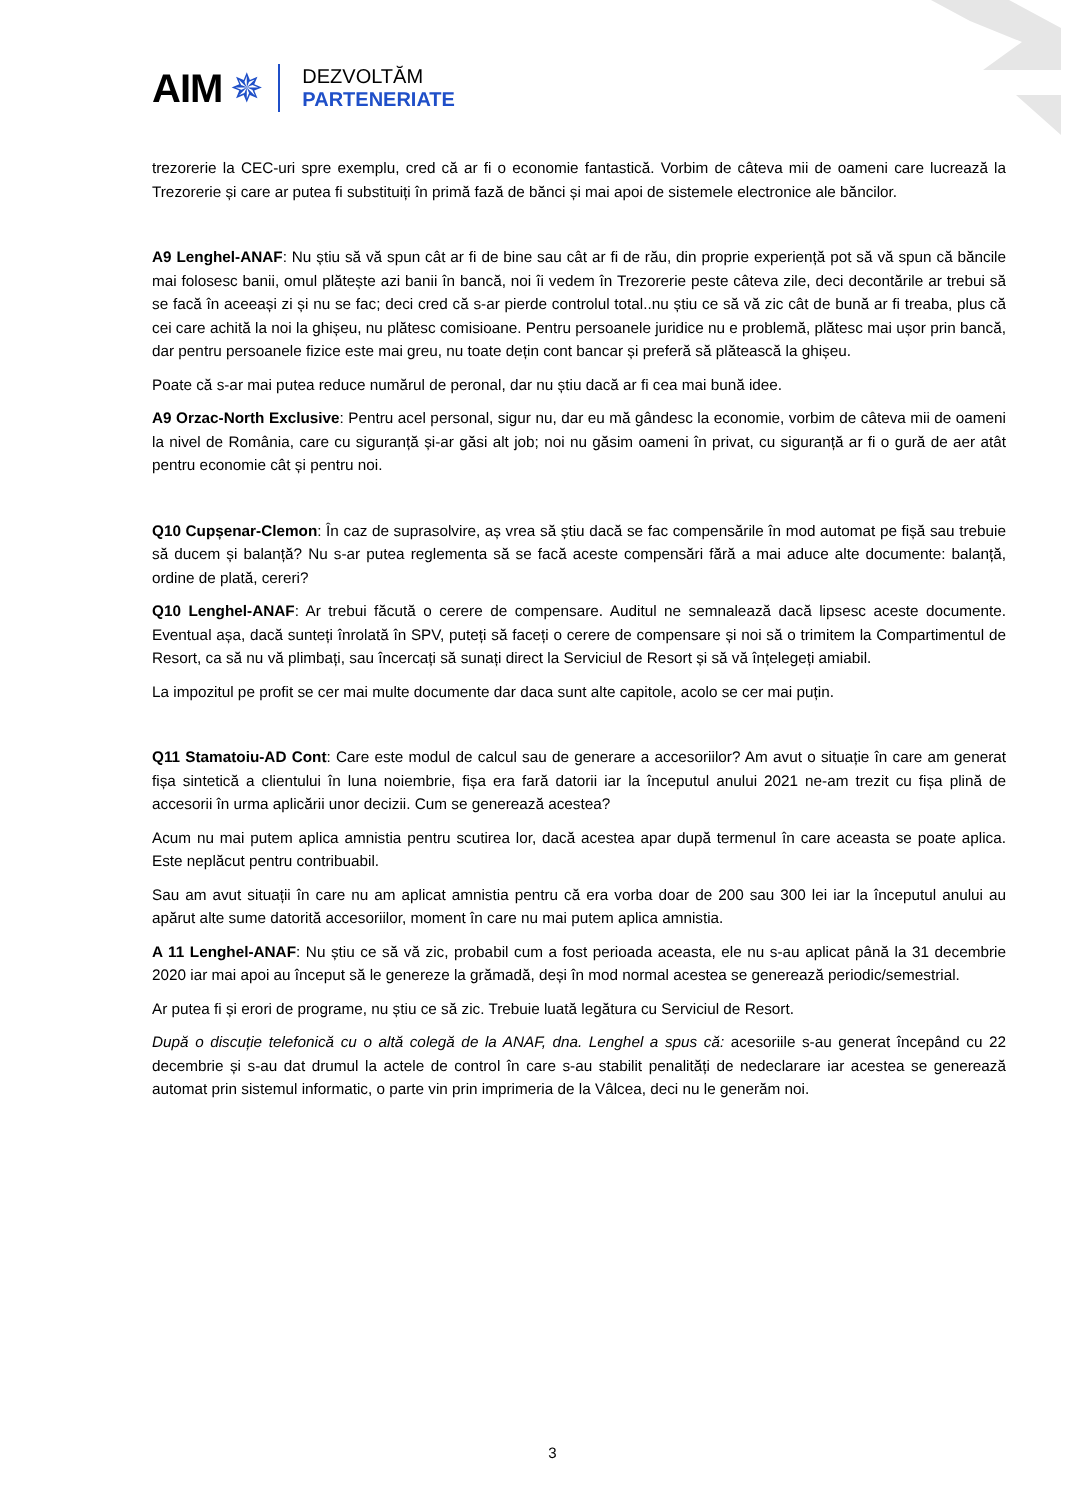AIM ✵
DEZVOLTĂM
PARTENERIATE
trezorerie la CEC-uri spre exemplu, cred că ar fi o economie fantastică. Vorbim de câteva mii de oameni care lucrează la Trezorerie și care ar putea fi substituiți în primă fază de bănci și mai apoi de sistemele electronice ale băncilor.
A9 Lenghel-ANAF: Nu știu să vă spun cât ar fi de bine sau cât ar fi de rău, din proprie experiență pot să vă spun că băncile mai folosesc banii, omul plătește azi banii în bancă, noi îi vedem în Trezorerie peste câteva zile, deci decontările ar trebui să se facă în aceeași zi și nu se fac; deci cred că s-ar pierde controlul total..nu știu ce să vă zic cât de bună ar fi treaba, plus că cei care achită la noi la ghișeu, nu plătesc comisioane. Pentru persoanele juridice nu e problemă, plătesc mai ușor prin bancă, dar pentru persoanele fizice este mai greu, nu toate dețin cont bancar și preferă să plătească la ghișeu.
Poate că s-ar mai putea reduce numărul de peronal, dar nu știu dacă ar fi cea mai bună idee.
A9 Orzac-North Exclusive: Pentru acel personal, sigur nu, dar eu mă gândesc la economie, vorbim de câteva mii de oameni la nivel de România, care cu siguranță și-ar găsi alt job; noi nu găsim oameni în privat, cu siguranță ar fi o gură de aer atât pentru economie cât și pentru noi.
Q10 Cupșenar-Clemon: În caz de suprasolvire, aș vrea să știu dacă se fac compensările în mod automat pe fișă sau trebuie să ducem și balanță? Nu s-ar putea reglementa să se facă aceste compensări fără a mai aduce alte documente: balanță, ordine de plată, cereri?
Q10 Lenghel-ANAF: Ar trebui făcută o cerere de compensare. Auditul ne semnalează dacă lipsesc aceste documente. Eventual așa, dacă sunteți înrolată în SPV, puteți să faceți o cerere de compensare și noi să o trimitem la Compartimentul de Resort, ca să nu vă plimbați, sau încercați să sunați direct la Serviciul de Resort și să vă înțelegeți amiabil.
La impozitul pe profit se cer mai multe documente dar daca sunt alte capitole, acolo se cer mai puțin.
Q11 Stamatoiu-AD Cont: Care este modul de calcul sau de generare a accesoriilor? Am avut o situație în care am generat fișa sintetică a clientului în luna noiembrie, fișa era fară datorii iar la începutul anului 2021 ne-am trezit cu fișa plină de accesorii în urma aplicării unor decizii. Cum se generează acestea?
Acum nu mai putem aplica amnistia pentru scutirea lor, dacă acestea apar după termenul în care aceasta se poate aplica. Este neplăcut pentru contribuabil.
Sau am avut situații în care nu am aplicat amnistia pentru că era vorba doar de 200 sau 300 lei iar la începutul anului au apărut alte sume datorită accesoriilor, moment în care nu mai putem aplica amnistia.
A 11 Lenghel-ANAF: Nu știu ce să vă zic, probabil cum a fost perioada aceasta, ele nu s-au aplicat până la 31 decembrie 2020 iar mai apoi au început să le genereze la grămadă, deși în mod normal acestea se generează periodic/semestrial.
Ar putea fi și erori de programe, nu știu ce să zic. Trebuie luată legătura cu Serviciul de Resort.
După o discuție telefonică cu o altă colegă de la ANAF, dna. Lenghel a spus că: acesoriile s-au generat începând cu 22 decembrie și s-au dat drumul la actele de control în care s-au stabilit penalități de nedeclarare iar acestea se generează automat prin sistemul informatic, o parte vin prin imprimeria de la Vâlcea, deci nu le generăm noi.
3